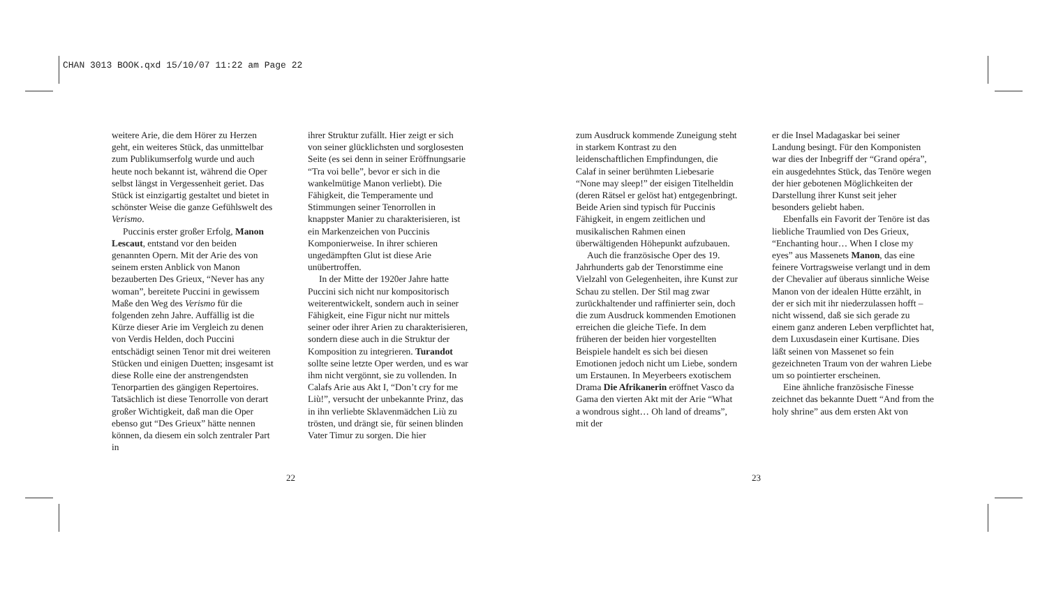CHAN 3013 BOOK.qxd 15/10/07 11:22 am Page 22
weitere Arie, die dem Hörer zu Herzen geht, ein weiteres Stück, das unmittelbar zum Publikumserfolg wurde und auch heute noch bekannt ist, während die Oper selbst längst in Vergessenheit geriet. Das Stück ist einzigartig gestaltet und bietet in schönster Weise die ganze Gefühlswelt des Verismo.
Puccinis erster großer Erfolg, Manon Lescaut, entstand vor den beiden genannten Opern. Mit der Arie des von seinem ersten Anblick von Manon bezauberten Des Grieux, “Never has any woman”, bereitete Puccini in gewissem Maße den Weg des Verismo für die folgenden zehn Jahre. Auffällig ist die Kürze dieser Arie im Vergleich zu denen von Verdis Helden, doch Puccini entschädigt seinen Tenor mit drei weiteren Stücken und einigen Duetten; insgesamt ist diese Rolle eine der anstrengendsten Tenorpartien des gängigen Repertoires. Tatsächlich ist diese Tenorrolle von derart großer Wichtigkeit, daß man die Oper ebenso gut “Des Grieux” hätte nennen können, da diesem ein solch zentraler Part in
ihrer Struktur zufällt. Hier zeigt er sich von seiner glücklichsten und sorglosesten Seite (es sei denn in seiner Eröffnungsarie “Tra voi belle”, bevor er sich in die wankelmütige Manon verliebt). Die Fähigkeit, die Temperamente und Stimmungen seiner Tenorrollen in knappster Manier zu charakterisieren, ist ein Markenzeichen von Puccinis Komponierweise. In ihrer schieren ungedämpften Glut ist diese Arie unübertroffen.
In der Mitte der 1920er Jahre hatte Puccini sich nicht nur kompositorisch weiterentwickelt, sondern auch in seiner Fähigkeit, eine Figur nicht nur mittels seiner oder ihrer Arien zu charakterisieren, sondern diese auch in die Struktur der Komposition zu integrieren. Turandot sollte seine letzte Oper werden, und es war ihm nicht vergönnt, sie zu vollenden. In Calafs Arie aus Akt I, “Don’t cry for me Liù!”, versucht der unbekannte Prinz, das in ihn verliebte Sklavenmädchen Liù zu trösten, und drängt sie, für seinen blinden Vater Timur zu sorgen. Die hier
zum Ausdruck kommende Zuneigung steht in starkem Kontrast zu den leidenschaftlichen Empfindungen, die Calaf in seiner berühmten Liebesarie “None may sleep!” der eisigen Titelheldin (deren Rätsel er gelöst hat) entgegenbringt. Beide Arien sind typisch für Puccinis Fähigkeit, in engem zeitlichen und musikalischen Rahmen einen überwältigenden Höhepunkt aufzubauen.
Auch die französische Oper des 19. Jahrhunderts gab der Tenorstimme eine Vielzahl von Gelegenheiten, ihre Kunst zur Schau zu stellen. Der Stil mag zwar zurückhaltender und raffinierter sein, doch die zum Ausdruck kommenden Emotionen erreichen die gleiche Tiefe. In dem früheren der beiden hier vorgestellten Beispiele handelt es sich bei diesen Emotionen jedoch nicht um Liebe, sondern um Erstaunen. In Meyerbeers exotischem Drama Die Afrikanerin eröffnet Vasco da Gama den vierten Akt mit der Arie “What a wondrous sight… Oh land of dreams”, mit der
er die Insel Madagaskar bei seiner Landung besingt. Für den Komponisten war dies der Inbegriff der “Grand opéra”, ein ausgedehntes Stück, das Tenöre wegen der hier gebotenen Möglichkeiten der Darstellung ihrer Kunst seit jeher besonders geliebt haben.
Ebenfalls ein Favorit der Tenöre ist das liebliche Traumlied von Des Grieux, “Enchanting hour… When I close my eyes” aus Massenets Manon, das eine feinere Vortragsweise verlangt und in dem der Chevalier auf überaus sinnliche Weise Manon von der idealen Hütte erzählt, in der er sich mit ihr niederzulassen hofft – nicht wissend, daß sie sich gerade zu einem ganz anderen Leben verpflichtet hat, dem Luxusdasein einer Kurtisane. Dies läßt seinen von Massenet so fein gezeichneten Traum von der wahren Liebe um so pointierter erscheinen.
Eine ähnliche französische Finesse zeichnet das bekannte Duett “And from the holy shrine” aus dem ersten Akt von
22 23